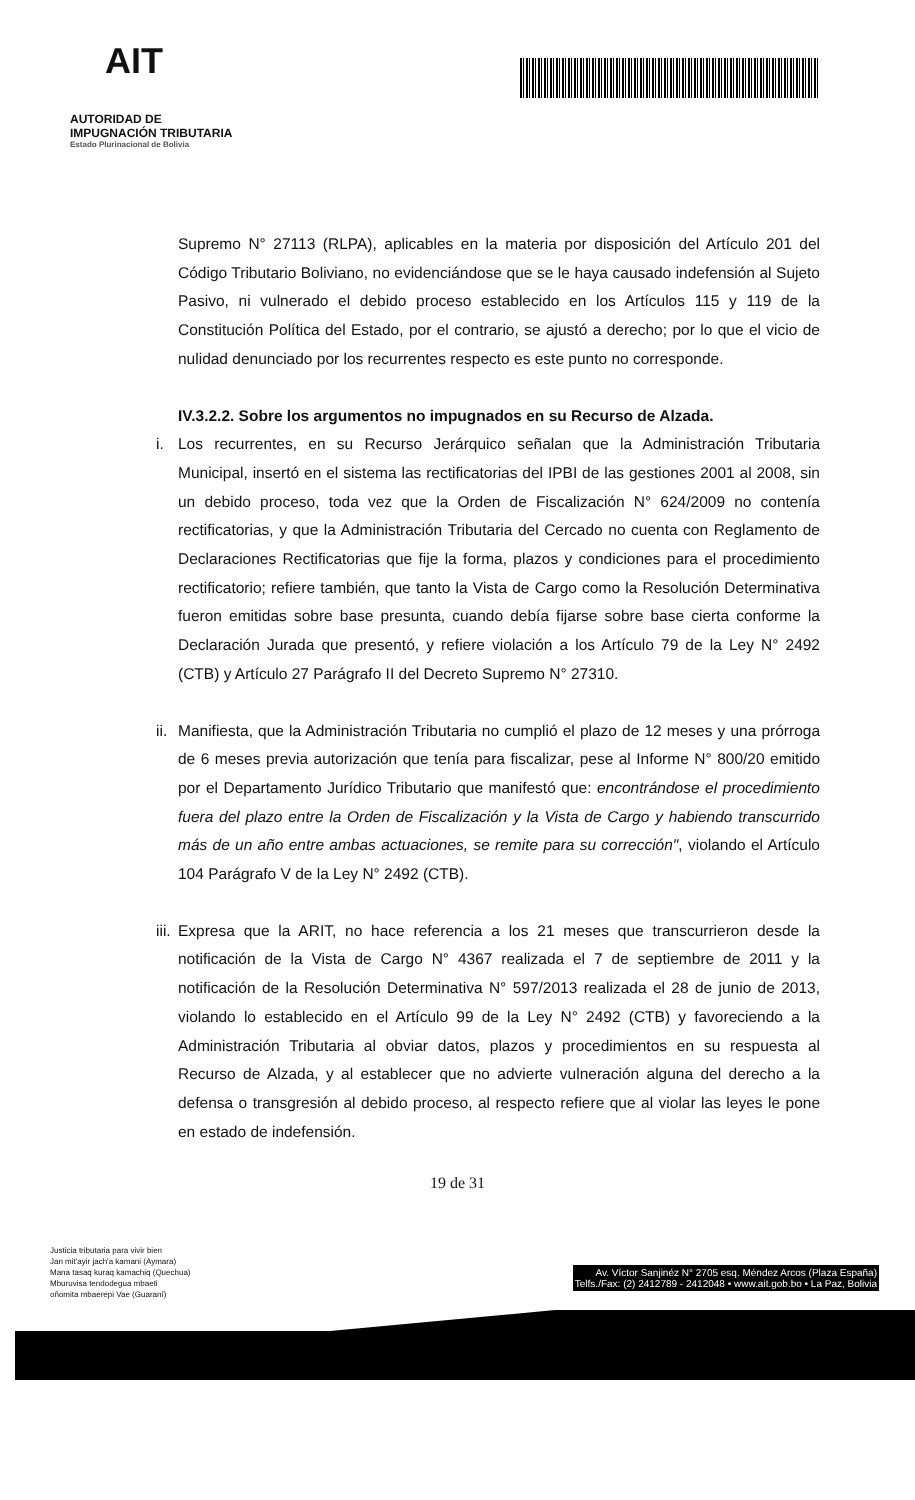AIT
AUTORIDAD DE
IMPUGNACIÓN TRIBUTARIA
Estado Plurinacional de Bolivia
Supremo N° 27113 (RLPA), aplicables en la materia por disposición del Artículo 201 del Código Tributario Boliviano, no evidenciándose que se le haya causado indefensión al Sujeto Pasivo, ni vulnerado el debido proceso establecido en los Artículos 115 y 119 de la Constitución Política del Estado, por el contrario, se ajustó a derecho; por lo que el vicio de nulidad denunciado por los recurrentes respecto es este punto no corresponde.
IV.3.2.2. Sobre los argumentos no impugnados en su Recurso de Alzada.
i. Los recurrentes, en su Recurso Jerárquico señalan que la Administración Tributaria Municipal, insertó en el sistema las rectificatorias del IPBI de las gestiones 2001 al 2008, sin un debido proceso, toda vez que la Orden de Fiscalización N° 624/2009 no contenía rectificatorias, y que la Administración Tributaria del Cercado no cuenta con Reglamento de Declaraciones Rectificatorias que fije la forma, plazos y condiciones para el procedimiento rectificatorio; refiere también, que tanto la Vista de Cargo como la Resolución Determinativa fueron emitidas sobre base presunta, cuando debía fijarse sobre base cierta conforme la Declaración Jurada que presentó, y refiere violación a los Artículo 79 de la Ley N° 2492 (CTB) y Artículo 27 Parágrafo II del Decreto Supremo N° 27310.
ii.
Manifiesta, que la Administración Tributaria no cumplió el plazo de 12 meses y una prórroga de 6 meses previa autorización que tenía para fiscalizar, pese al Informe N° 800/20 emitido por el Departamento Jurídico Tributario que manifestó que: encontrándose el procedimiento fuera del plazo entre la Orden de Fiscalización y la Vista de Cargo y habiendo transcurrido más de un año entre ambas actuaciones, se remite para su corrección", violando el Artículo 104 Parágrafo V de la Ley N° 2492 (CTB).
iii.
Expresa que la ARIT, no hace referencia a los 21 meses que transcurrieron desde la notificación de la Vista de Cargo N° 4367 realizada el 7 de septiembre de 2011 y la notificación de la Resolución Determinativa N° 597/2013 realizada el 28 de junio de 2013, violando lo establecido en el Artículo 99 de la Ley N° 2492 (CTB) y favoreciendo a la Administración Tributaria al obviar datos, plazos y procedimientos en su respuesta al Recurso de Alzada, y al establecer que no advierte vulneración alguna del derecho a la defensa o transgresión al debido proceso, al respecto refiere que al violar las leyes le pone en estado de indefensión.
19 de 31
Justicia tributaria para vivir bien
Jan mit'ayir jach'a kamani (Aymara)
Mana tasaq kuraq kamachiq (Quechua)
Mburuvisa tendodegua mbaeti
oñomita mbaerepi Vae (Guaraní)
Av. Víctor Sanjinéz N° 2705 esq. Méndez Arcos (Plaza España)
Telfs./Fax: (2) 2412789 - 2412048 • www.ait.gob.bo • La Paz, Bolivia